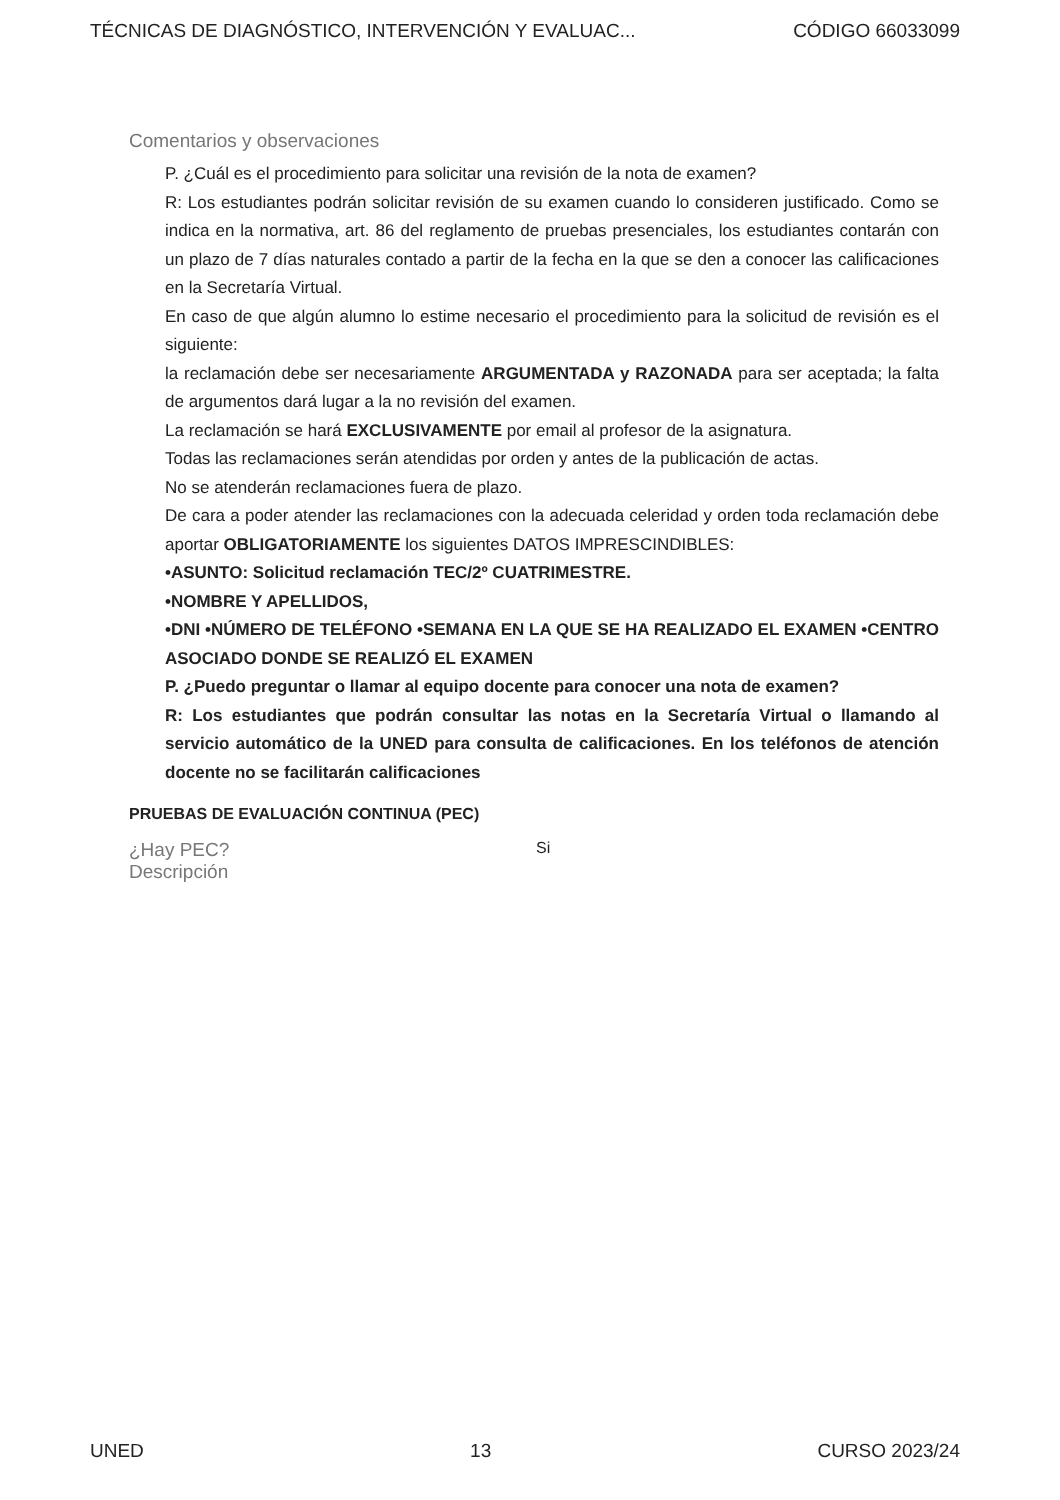TÉCNICAS DE DIAGNÓSTICO, INTERVENCIÓN Y EVALUAC... CÓDIGO 66033099
Comentarios y observaciones
P. ¿Cuál es el procedimiento para solicitar una revisión de la nota de examen?
R: Los estudiantes podrán solicitar revisión de su examen cuando lo consideren justificado. Como se indica en la normativa, art. 86 del reglamento de pruebas presenciales, los estudiantes contarán con un plazo de 7 días naturales contado a partir de la fecha en la que se den a conocer las calificaciones en la Secretaría Virtual.
En caso de que algún alumno lo estime necesario el procedimiento para la solicitud de revisión es el siguiente:
la reclamación debe ser necesariamente ARGUMENTADA y RAZONADA para ser aceptada; la falta de argumentos dará lugar a la no revisión del examen.
La reclamación se hará EXCLUSIVAMENTE por email al profesor de la asignatura.
Todas las reclamaciones serán atendidas por orden y antes de la publicación de actas.
No se atenderán reclamaciones fuera de plazo.
De cara a poder atender las reclamaciones con la adecuada celeridad y orden toda reclamación debe aportar OBLIGATORIAMENTE los siguientes DATOS IMPRESCINDIBLES:
•ASUNTO: Solicitud reclamación TEC/2º CUATRIMESTRE.
•NOMBRE Y APELLIDOS,
•DNI •NÚMERO DE TELÉFONO •SEMANA EN LA QUE SE HA REALIZADO EL EXAMEN •CENTRO ASOCIADO DONDE SE REALIZÓ EL EXAMEN
P. ¿Puedo preguntar o llamar al equipo docente para conocer una nota de examen?
R: Los estudiantes que podrán consultar las notas en la Secretaría Virtual o llamando al servicio automático de la UNED para consulta de calificaciones. En los teléfonos de atención docente no se facilitarán calificaciones
PRUEBAS DE EVALUACIÓN CONTINUA (PEC)
¿Hay PEC? Si
Descripción
UNED 13 CURSO 2023/24